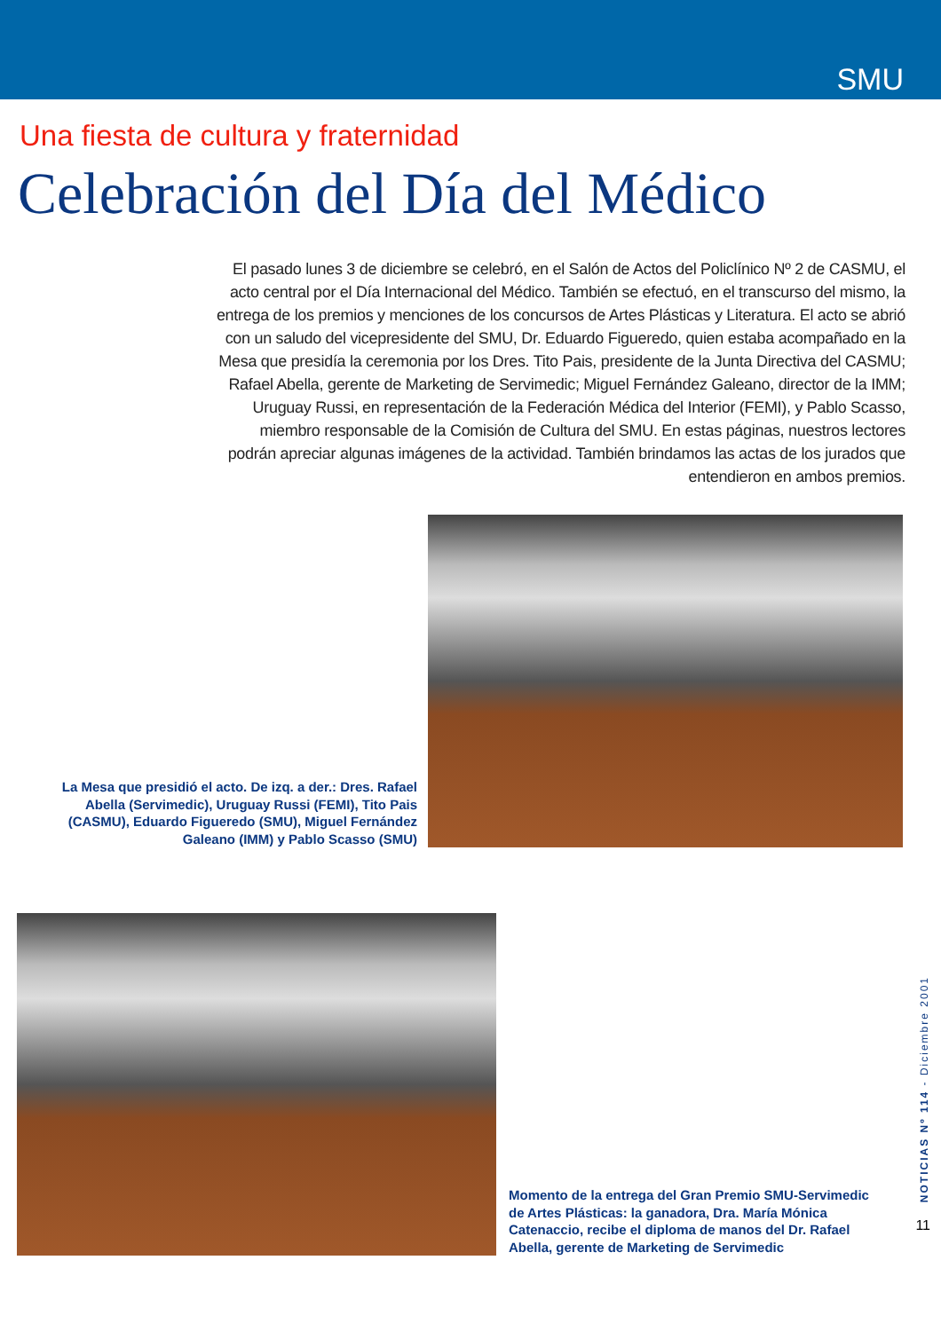SMU
Una fiesta de cultura y fraternidad
Celebración del Día del Médico
El pasado lunes 3 de diciembre se celebró, en el Salón de Actos del Policlínico Nº 2 de CASMU, el acto central por el Día Internacional del Médico. También se efectuó, en el transcurso del mismo, la entrega de los premios y menciones de los concursos de Artes Plásticas y Literatura. El acto se abrió con un saludo del vicepresidente del SMU, Dr. Eduardo Figueredo, quien estaba acompañado en la Mesa que presidía la ceremonia por los Dres. Tito Pais, presidente de la Junta Directiva del CASMU; Rafael Abella, gerente de Marketing de Servimedic; Miguel Fernández Galeano, director de la IMM; Uruguay Russi, en representación de la Federación Médica del Interior (FEMI), y Pablo Scasso, miembro responsable de la Comisión de Cultura del SMU. En estas páginas, nuestros lectores podrán apreciar algunas imágenes de la actividad. También brindamos las actas de los jurados que entendieron en ambos premios.
La Mesa que presidió el acto. De izq. a der.: Dres. Rafael Abella (Servimedic), Uruguay Russi (FEMI), Tito Pais (CASMU), Eduardo Figueredo (SMU), Miguel Fernández Galeano (IMM) y Pablo Scasso (SMU)
Momento de la entrega del Gran Premio SMU-Servimedic de Artes Plásticas: la ganadora, Dra. María Mónica Catenaccio, recibe el diploma de manos del Dr. Rafael Abella, gerente de Marketing de Servimedic
NOTICIAS Nº 114 - Diciembre 2001
11